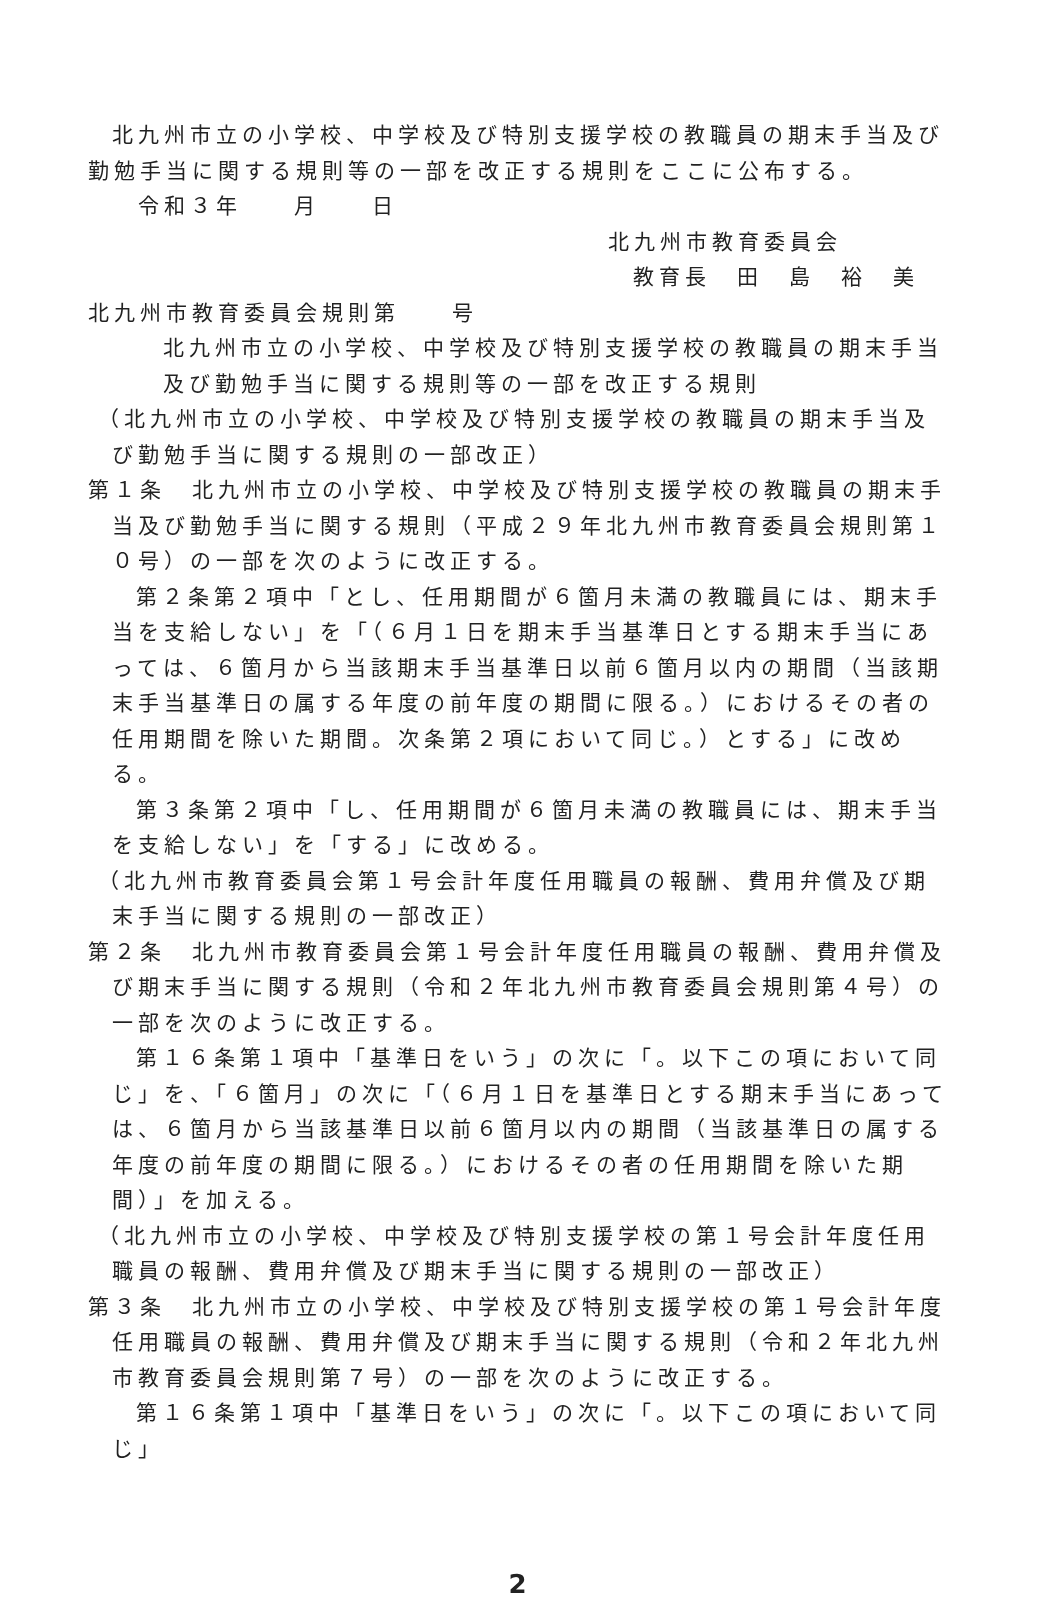北九州市立の小学校、中学校及び特別支援学校の教職員の期末手当及び勤勉手当に関する規則等の一部を改正する規則をここに公布する。
令和３年　　月　　日
北九州市教育委員会
教育長　田　島　裕　美
北九州市教育委員会規則第　　号
北九州市立の小学校、中学校及び特別支援学校の教職員の期末手当及び勤勉手当に関する規則等の一部を改正する規則
（北九州市立の小学校、中学校及び特別支援学校の教職員の期末手当及び勤勉手当に関する規則の一部改正）
第１条　北九州市立の小学校、中学校及び特別支援学校の教職員の期末手当及び勤勉手当に関する規則（平成２９年北九州市教育委員会規則第１０号）の一部を次のように改正する。
第２条第２項中「とし、任用期間が６箇月未満の教職員には、期末手当を支給しない」を「（６月１日を期末手当基準日とする期末手当にあっては、６箇月から当該期末手当基準日以前６箇月以内の期間（当該期末手当基準日の属する年度の前年度の期間に限る。）におけるその者の任用期間を除いた期間。次条第２項において同じ。）とする」に改める。
第３条第２項中「し、任用期間が６箇月未満の教職員には、期末手当を支給しない」を「する」に改める。
（北九州市教育委員会第１号会計年度任用職員の報酬、費用弁償及び期末手当に関する規則の一部改正）
第２条　北九州市教育委員会第１号会計年度任用職員の報酬、費用弁償及び期末手当に関する規則（令和２年北九州市教育委員会規則第４号）の一部を次のように改正する。
第１６条第１項中「基準日をいう」の次に「。以下この項において同じ」を、「６箇月」の次に「（６月１日を基準日とする期末手当にあっては、６箇月から当該基準日以前６箇月以内の期間（当該基準日の属する年度の前年度の期間に限る。）におけるその者の任用期間を除いた期間）」を加える。
（北九州市立の小学校、中学校及び特別支援学校の第１号会計年度任用職員の報酬、費用弁償及び期末手当に関する規則の一部改正）
第３条　北九州市立の小学校、中学校及び特別支援学校の第１号会計年度任用職員の報酬、費用弁償及び期末手当に関する規則（令和２年北九州市教育委員会規則第７号）の一部を次のように改正する。
第１６条第１項中「基準日をいう」の次に「。以下この項において同じ」
2